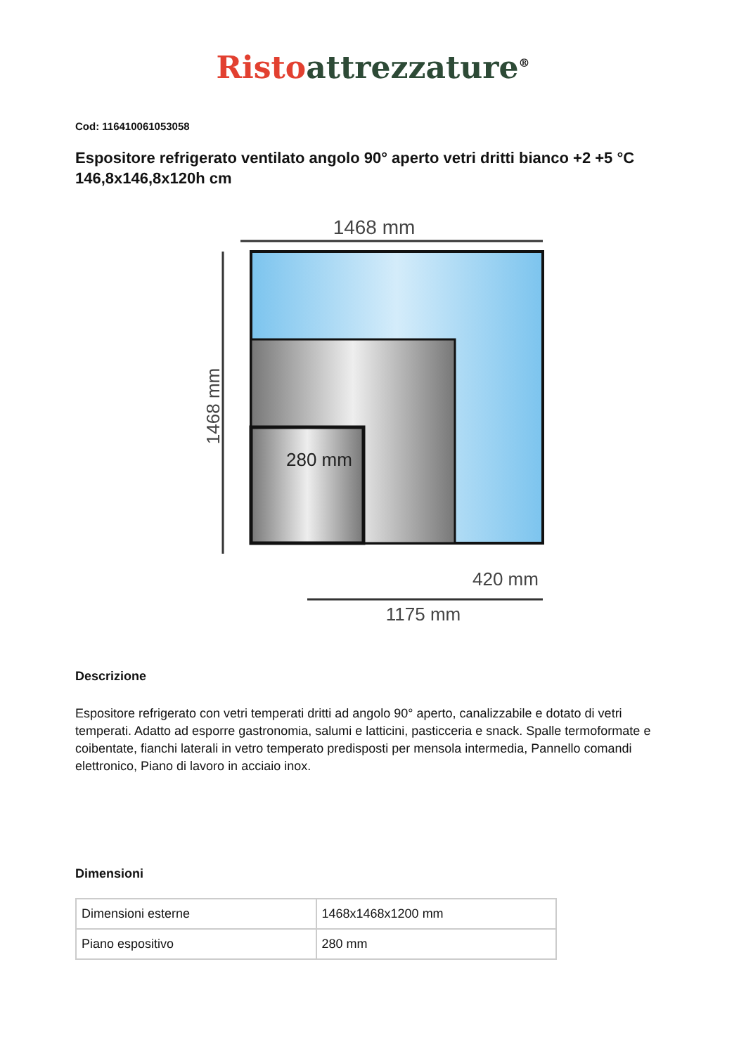Risto attrezzature<sup>®</sup>
Cod: 116410061053058
Espositore refrigerato ventilato angolo 90° aperto vetri dritti bianco +2 +5 °C 146,8x146,8x120h cm
1468 mm
280 mm
1468 mm
420 mm
1175 mm
Descrizione
Espositore refrigerato con vetri temperati dritti ad angolo 90° aperto, canalizzabile e dotato di vetri temperati. Adatto ad esporre gastronomia, salumi e latticini, pasticceria e snack. Spalle termoformate e coibentate, fianchi laterali in vetro temperato predisposti per mensola intermedia, Pannello comandi elettronico, Piano di lavoro in acciaio inox.
Dimensioni
| Dimensioni esterne | 1468x1468x1200 mm |
| Piano espositivo | 280 mm |